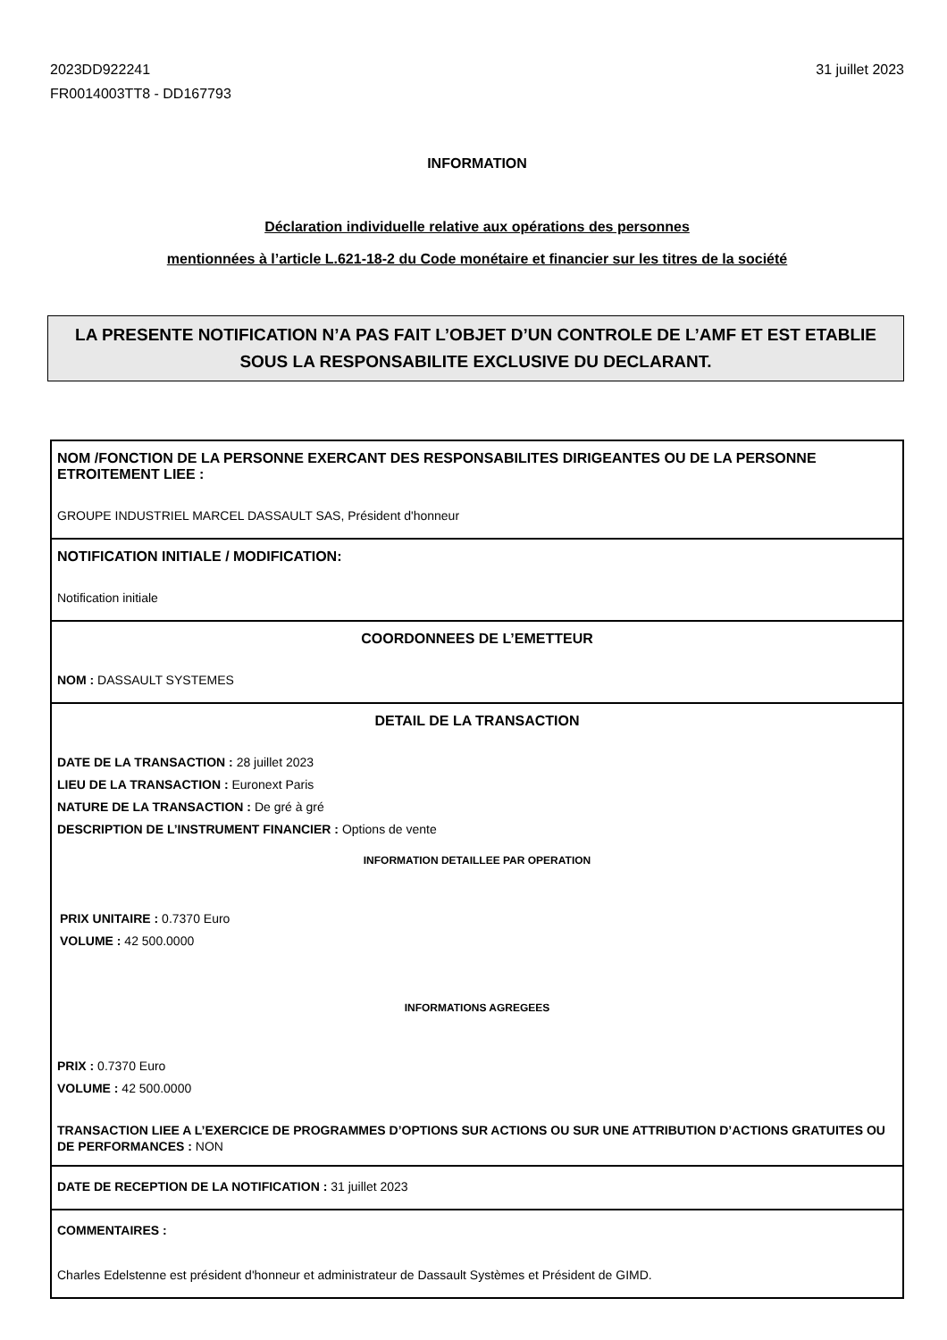2023DD922241
FR0014003TT8 - DD167793
31 juillet 2023
INFORMATION
Déclaration individuelle relative aux opérations des personnes
mentionnées à l’article L.621-18-2 du Code monétaire et financier sur les titres de la société
LA PRESENTE NOTIFICATION N’A PAS FAIT L’OBJET D’UN CONTROLE DE L’AMF ET EST ETABLIE
SOUS LA RESPONSABILITE EXCLUSIVE DU DECLARANT.
NOM /FONCTION DE LA PERSONNE EXERCANT DES RESPONSABILITES DIRIGEANTES OU DE LA PERSONNE ETROITEMENT LIEE :
GROUPE INDUSTRIEL MARCEL DASSAULT SAS, Président d'honneur
NOTIFICATION INITIALE / MODIFICATION:
Notification initiale
COORDONNEES DE L’EMETTEUR
NOM : DASSAULT SYSTEMES
DETAIL DE LA TRANSACTION
DATE DE LA TRANSACTION : 28 juillet 2023
LIEU DE LA TRANSACTION : Euronext Paris
NATURE DE LA TRANSACTION : De gré à gré
DESCRIPTION DE L’INSTRUMENT FINANCIER : Options de vente
INFORMATION DETAILLEE PAR OPERATION
PRIX UNITAIRE : 0.7370 Euro
VOLUME : 42 500.0000
INFORMATIONS AGREGEES
PRIX : 0.7370 Euro
VOLUME : 42 500.0000
TRANSACTION LIEE A L’EXERCICE DE PROGRAMMES D’OPTIONS SUR ACTIONS OU SUR UNE ATTRIBUTION D’ACTIONS GRATUITES OU DE PERFORMANCES : NON
DATE DE RECEPTION DE LA NOTIFICATION : 31 juillet 2023
COMMENTAIRES :
Charles Edelstenne est président d'honneur et administrateur de Dassault Systèmes et Président de GIMD.